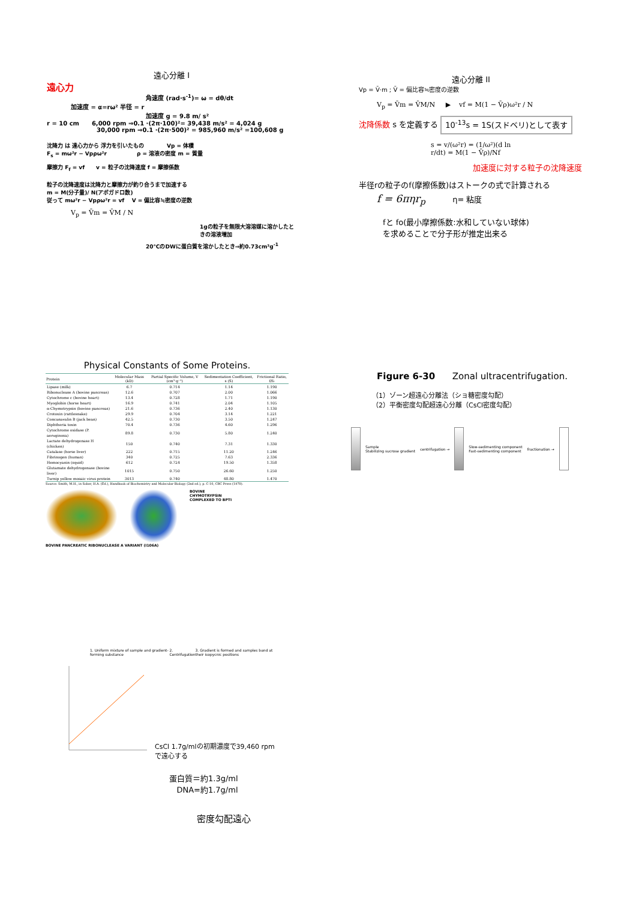遠心分離 I
遠心力
角速度 (rad·s<sup>-1</sup>)= ω = dθ/dt
加速度 = α=rω² 半径 = r
加速度 g = 9.8 m/ s²
r = 10 cm 6,000 rpm ⇒0.1 ·(2π·100)²= 39,438 m/s² = 4,024 g
30,000 rpm ⇒0.1 ·(2π·500)² = 985,960 m/s² =100,608 g
沈降力 は 遠心力から 浮力を引いたもの Vp = 体積
F<sub>s</sub> = mω²r − Vpρω²r ρ = 溶液の密度 m = 質量
摩擦力 F<sub>f</sub> = vf v = 粒子の沈降速度 f = 摩擦係数
粒子の沈降速度は沈降力と摩擦力が釣り合うまで加速する
m = M(分子量)/ N(アボガドロ数)
従って mω²r − Vpρω²r = vf V = 偏比容≒密度の逆数
V<sub>p</sub> = V̄m = V̄M / N
1gの粒子を無限大溶溶媒に溶かしたときの溶液増加
20℃のDWに蛋白質を溶かしたとき⇒約0.73cm³g<sup>-1</sup>
遠心分離 II
Vp = V̄·m ; V̄ = 偏比容≒密度の逆数
V<sub>p</sub> = V̄m = V̄M/N ▶ vf = M(1 − V̄ρ)ω²r / N
沈降係数 s を定義する 10<sup>-13</sup>s = 1S(スドベリ)として表す
s = v/(ω²r) = (1/ω²)(d ln r/dt) = M(1 − V̄ρ)/Nf
加速度に対する粒子の沈降速度
半径rの粒子のf(摩擦係数)はストークの式で計算される
f = 6πηr<sub>p</sub> η= 粘度
fと fo(最小摩擦係数:水和していない球体)
を求めることで分子形が推定出来る
Physical Constants of Some Proteins.
| Protein | Molecular Mass (kD) | Partial Specific Volume, V (cm³·g⁻¹) | Sedimentation Coefficient, s (S) | Frictional Ratio, f/f₀ |
| --- | --- | --- | --- | --- |
| Lipase (milk) | 6.7 | 0.714 | 1.14 | 1.190 |
| Ribonuclease A (bovine pancreas) | 12.6 | 0.707 | 2.00 | 1.066 |
| Cytochrome c (bovine heart) | 13.4 | 0.728 | 1.71 | 1.190 |
| Myoglobin (horse heart) | 16.9 | 0.741 | 2.04 | 1.105 |
| α-Chymotrypsin (bovine pancreas) | 21.6 | 0.736 | 2.40 | 1.130 |
| Crotoxin (rattlesnake) | 29.9 | 0.704 | 3.14 | 1.221 |
| Concanavalin B (jack bean) | 42.5 | 0.730 | 3.50 | 1.247 |
| Diphtheria toxin | 70.4 | 0.736 | 4.60 | 1.296 |
| Cytochrome oxidase (P. aeruginosa) | 89.8 | 0.730 | 5.80 | 1.240 |
| Lactate dehydrogenase H (chicken) | 150 | 0.740 | 7.31 | 1.330 |
| Catalase (horse liver) | 222 | 0.715 | 11.20 | 1.246 |
| Fibrinogen (human) | 340 | 0.725 | 7.63 | 2.336 |
| Hemocyanin (squid) | 612 | 0.724 | 19.50 | 1.358 |
| Glutamate dehydrogenase (bovine liver) | 1015 | 0.750 | 26.60 | 1.250 |
| Turnip yellow mosaic virus protein | 3013 | 0.740 | 48.80 | 1.470 |
Source: Smith, M.H., in Sober, H.A. (Ed.), Handbook of Biochemistry and Molecular Biology (2nd ed.), p. C-10, CRC Press (1970).
BOVINE
CHYMOTRYPSIN
COMPLEXED TO BPTI
BOVINE PANCREATIC RIBONUCLEASE A VARIANT (I106A)
Figure 6-30 Zonal ultracentrifugation.
（1）ゾーン超遠心分離法（ショ糖密度勾配）
（2）平衡密度勾配超遠心分離（CsCl密度勾配）
Sample
Stabilizing sucrose gradient
centrifugation →
Slow-sedimenting component
Fast-sedimenting component
fractionation →
1. Uniform mixture of sample and gradient-forming substance 2. Centrifugation 3. Gradient is formed and samples band at their isopycnic positions
CsCl 1.7g/mlの初期濃度で39,460 rpm
で遠心する
蛋白質＝約1.3g/ml
DNA=約1.7g/ml
密度勾配遠心